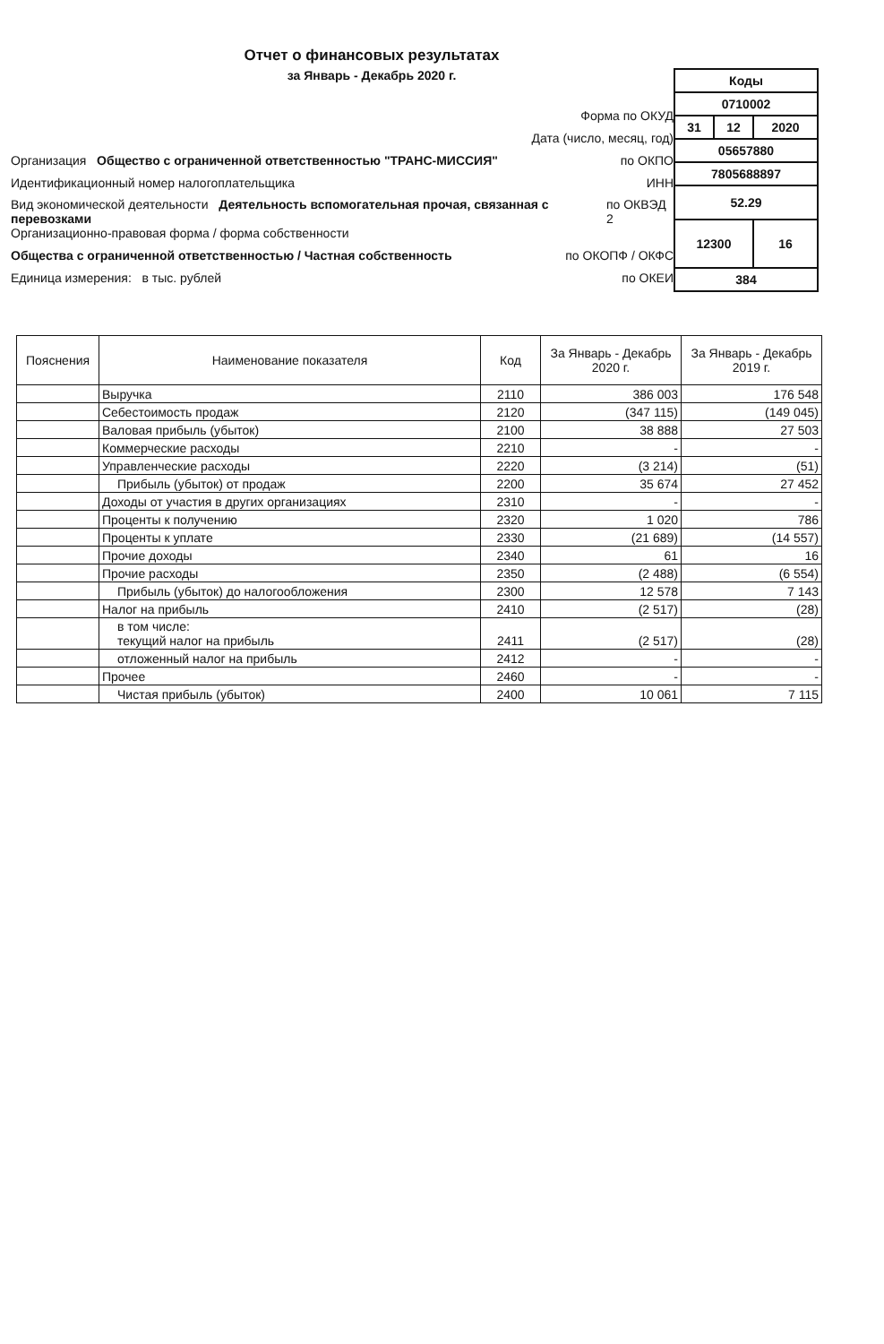Отчет о финансовых результатах
за Январь - Декабрь 2020 г.
Форма по ОКУД
Дата (число, месяц, год)
Организация Общество с ограниченной ответственностью "ТРАНС-МИССИЯ" по ОКПО
Идентификационный номер налогоплательщика ИНН
Вид экономической деятельности Деятельность вспомогательная прочая, связанная с перевозками по ОКВЭД 2
Организационно-правовая форма / форма собственности
Общества с ограниченной ответственностью / Частная собственность по ОКОПФ / ОКФС
Единица измерения: в тыс. рублей по ОКЕИ
| Коды | | |
| 0710002 | | |
| 31 | 12 | 2020 |
| 05657880 | | |
| 7805688897 | | |
| 52.29 | | |
| 12300 | | 16 |
| 384 | | |
| Пояснения | Наименование показателя | Код | За Январь - Декабрь 2020 г. | За Январь - Декабрь 2019 г. |
| --- | --- | --- | --- | --- |
| | Выручка | 2110 | 386 003 | 176 548 |
| | Себестоимость продаж | 2120 | (347 115) | (149 045) |
| | Валовая прибыль (убыток) | 2100 | 38 888 | 27 503 |
| | Коммерческие расходы | 2210 | - | - |
| | Управленческие расходы | 2220 | (3 214) | (51) |
| | Прибыль (убыток) от продаж | 2200 | 35 674 | 27 452 |
| | Доходы от участия в других организациях | 2310 | - | - |
| | Проценты к получению | 2320 | 1 020 | 786 |
| | Проценты к уплате | 2330 | (21 689) | (14 557) |
| | Прочие доходы | 2340 | 61 | 16 |
| | Прочие расходы | 2350 | (2 488) | (6 554) |
| | Прибыль (убыток) до налогообложения | 2300 | 12 578 | 7 143 |
| | Налог на прибыль | 2410 | (2 517) | (28) |
| | в том числе: текущий налог на прибыль | 2411 | (2 517) | (28) |
| | отложенный налог на прибыль | 2412 | - | - |
| | Прочее | 2460 | - | - |
| | Чистая прибыль (убыток) | 2400 | 10 061 | 7 115 |